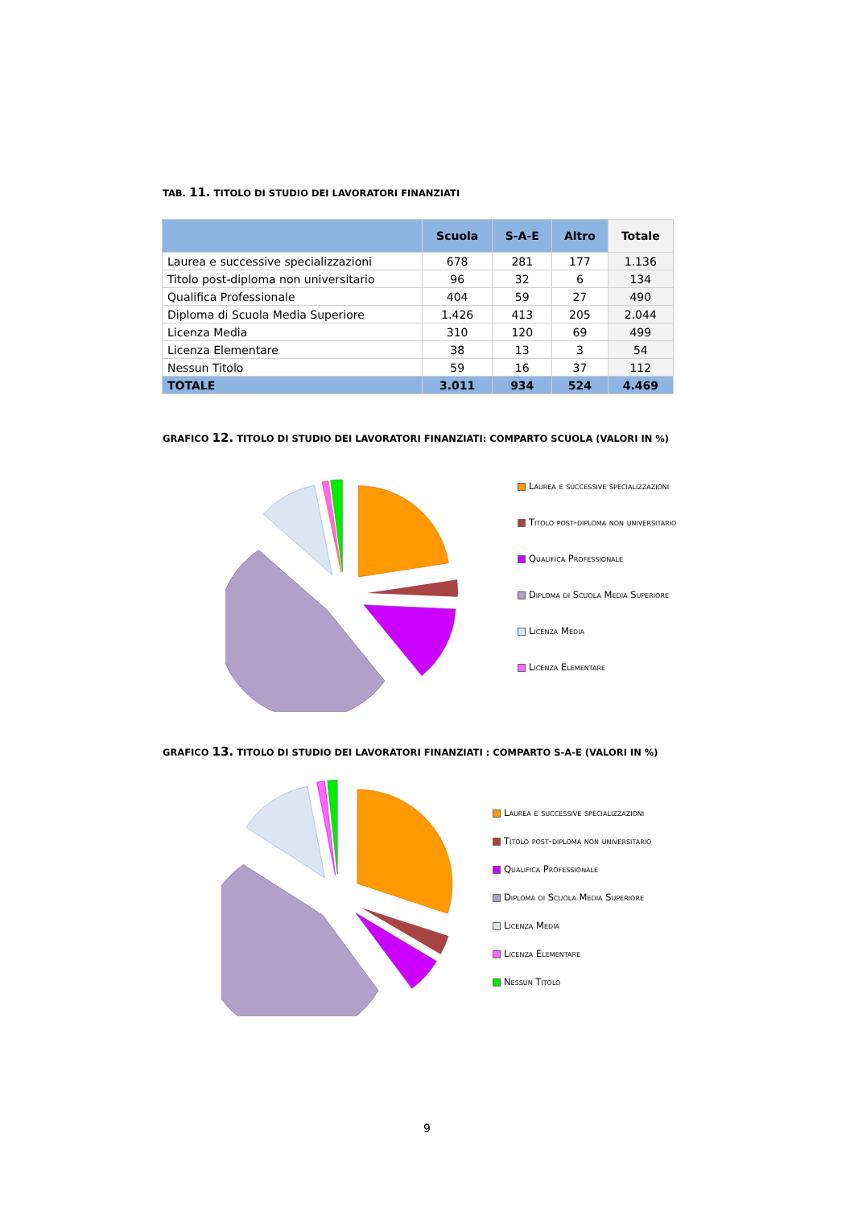TAB. 11. TITOLO DI STUDIO DEI LAVORATORI FINANZIATI
| | Scuola | S-A-E | Altro | Totale |
| --- | --- | --- | --- | --- |
| Laurea e successive specializzazioni | 678 | 281 | 177 | 1.136 |
| Titolo post-diploma non universitario | 96 | 32 | 6 | 134 |
| Qualifica Professionale | 404 | 59 | 27 | 490 |
| Diploma di Scuola Media Superiore | 1.426 | 413 | 205 | 2.044 |
| Licenza Media | 310 | 120 | 69 | 499 |
| Licenza Elementare | 38 | 13 | 3 | 54 |
| Nessun Titolo | 59 | 16 | 37 | 112 |
| TOTALE | 3.011 | 934 | 524 | 4.469 |
GRAFICO 12. TITOLO DI STUDIO DEI LAVORATORI FINANZIATI: COMPARTO SCUOLA (VALORI IN %)
Laurea e successive specializzazioni
Titolo post-diploma non universitario
Qualifica Professionale
Diploma di Scuola Media Superiore
Licenza Media
Licenza Elementare
GRAFICO 13. TITOLO DI STUDIO DEI LAVORATORI FINANZIATI : COMPARTO S-A-E (VALORI IN %)
Laurea e successive specializzazioni
Titolo post-diploma non universitario
Qualifica Professionale
Diploma di Scuola Media Superiore
Licenza Media
Licenza Elementare
Nessun Titolo
9